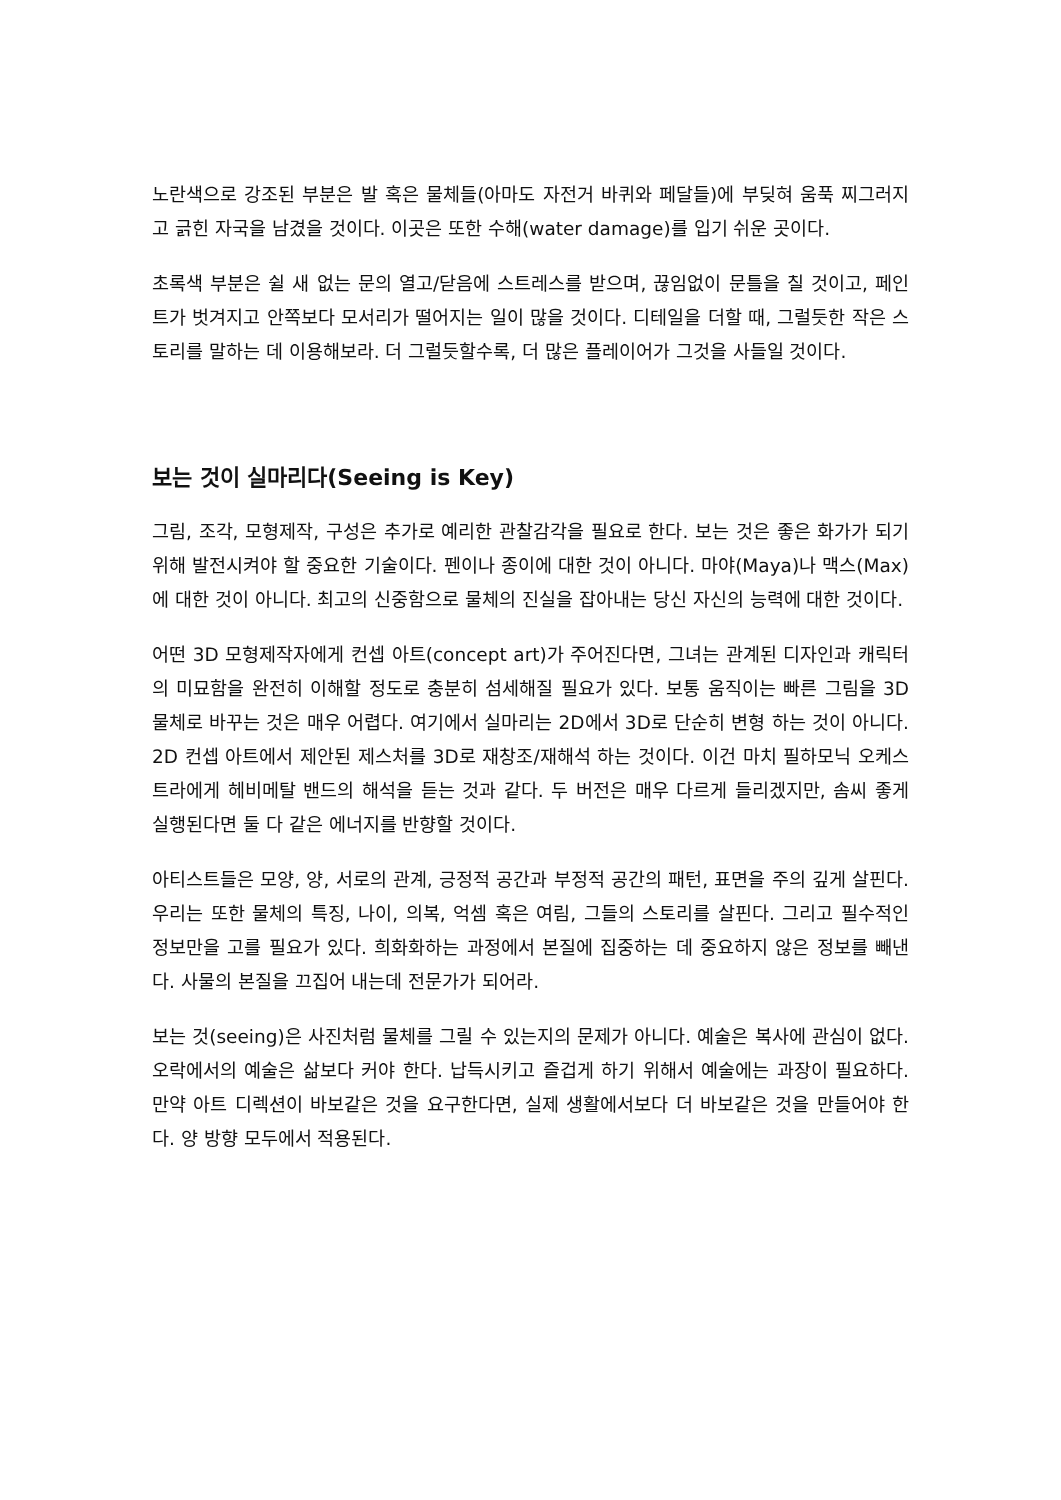노란색으로 강조된 부분은 발 혹은 물체들(아마도 자전거 바퀴와 페달들)에 부딪혀 움푹 찌그러지고 긁힌 자국을 남겼을 것이다. 이곳은 또한 수해(water damage)를 입기 쉬운 곳이다.
초록색 부분은 쉴 새 없는 문의 열고/닫음에 스트레스를 받으며, 끊임없이 문틀을 칠 것이고, 페인트가 벗겨지고 안쪽보다 모서리가 떨어지는 일이 많을 것이다. 디테일을 더할 때, 그럴듯한 작은 스토리를 말하는 데 이용해보라. 더 그럴듯할수록, 더 많은 플레이어가 그것을 사들일 것이다.
보는 것이 실마리다(Seeing is Key)
그림, 조각, 모형제작, 구성은 추가로 예리한 관찰감각을 필요로 한다. 보는 것은 좋은 화가가 되기 위해 발전시켜야 할 중요한 기술이다. 펜이나 종이에 대한 것이 아니다. 마야(Maya)나 맥스(Max)에 대한 것이 아니다. 최고의 신중함으로 물체의 진실을 잡아내는 당신 자신의 능력에 대한 것이다.
어떤 3D 모형제작자에게 컨셉 아트(concept art)가 주어진다면, 그녀는 관계된 디자인과 캐릭터의 미묘함을 완전히 이해할 정도로 충분히 섬세해질 필요가 있다. 보통 움직이는 빠른 그림을 3D 물체로 바꾸는 것은 매우 어렵다. 여기에서 실마리는 2D에서 3D로 단순히 변형 하는 것이 아니다. 2D 컨셉 아트에서 제안된 제스처를 3D로 재창조/재해석 하는 것이다. 이건 마치 필하모닉 오케스트라에게 헤비메탈 밴드의 해석을 듣는 것과 같다. 두 버전은 매우 다르게 들리겠지만, 솜씨 좋게 실행된다면 둘 다 같은 에너지를 반향할 것이다.
아티스트들은 모양, 양, 서로의 관계, 긍정적 공간과 부정적 공간의 패턴, 표면을 주의 깊게 살핀다. 우리는 또한 물체의 특징, 나이, 의복, 억셈 혹은 여림, 그들의 스토리를 살핀다. 그리고 필수적인 정보만을 고를 필요가 있다. 희화화하는 과정에서 본질에 집중하는 데 중요하지 않은 정보를 빼낸다. 사물의 본질을 끄집어 내는데 전문가가 되어라.
보는 것(seeing)은 사진처럼 물체를 그릴 수 있는지의 문제가 아니다. 예술은 복사에 관심이 없다. 오락에서의 예술은 삶보다 커야 한다. 납득시키고 즐겁게 하기 위해서 예술에는 과장이 필요하다. 만약 아트 디렉션이 바보같은 것을 요구한다면, 실제 생활에서보다 더 바보같은 것을 만들어야 한다. 양 방향 모두에서 적용된다.